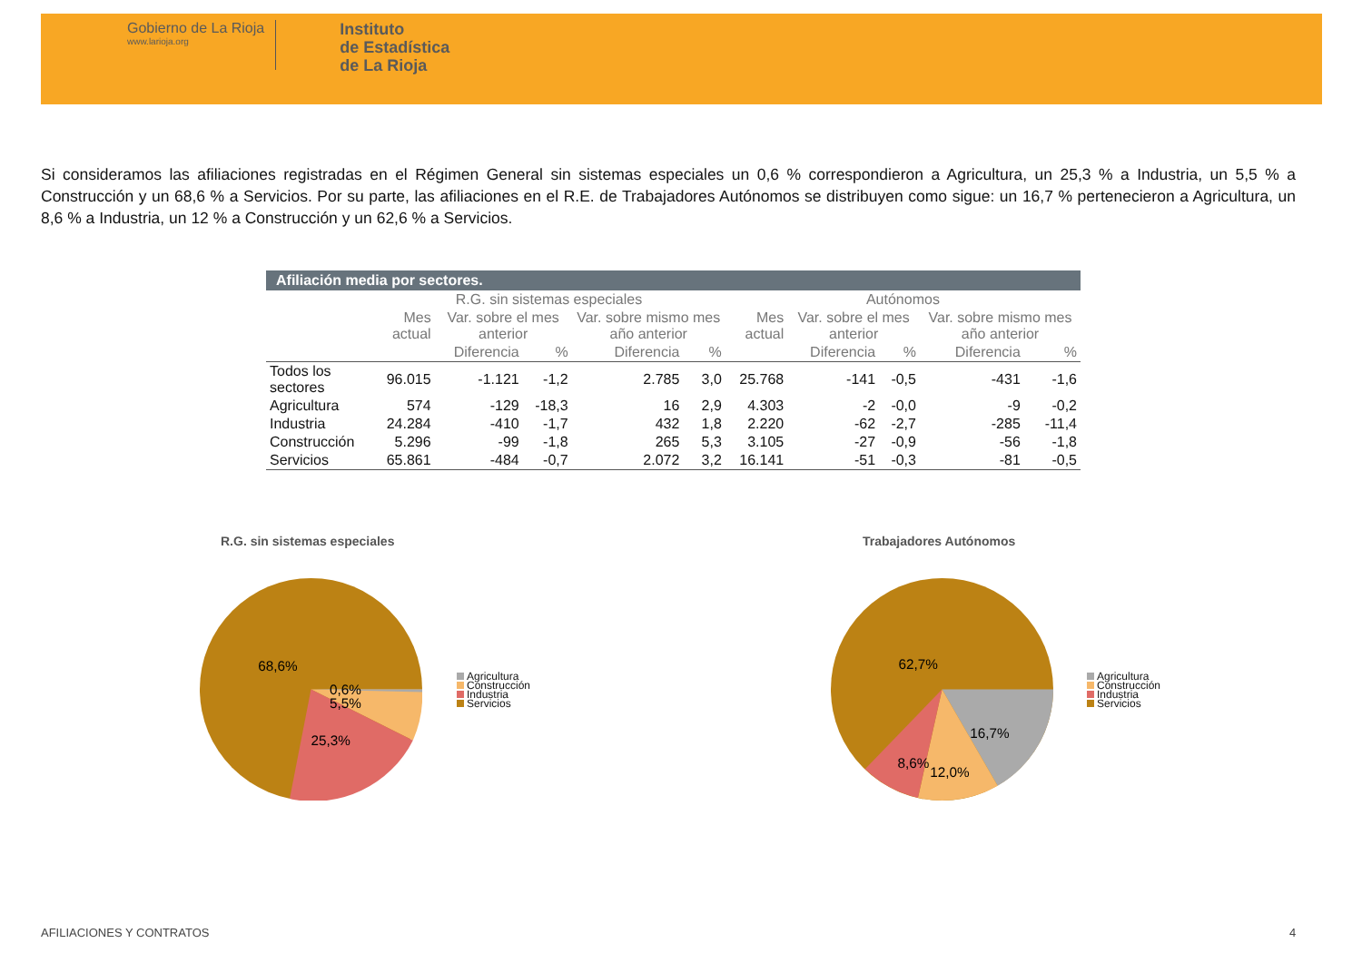Gobierno de La Rioja
www.larioja.org
Instituto
de Estadística
de La Rioja
Si consideramos las afiliaciones registradas en el Régimen General sin sistemas especiales un 0,6 % correspondieron a Agricultura, un 25,3 % a Industria, un 5,5 % a Construcción y un 68,6 % a Servicios. Por su parte, las afiliaciones en el R.E. de Trabajadores Autónomos se distribuyen como sigue: un 16,7 % pertenecieron a Agricultura, un 8,6 % a Industria, un 12 % a Construcción y un 62,6 % a Servicios.
| Afiliación media por sectores. | | | | | | | | | | |
| --- | --- | --- | --- | --- | --- | --- | --- | --- | --- | --- |
| | R.G. sin sistemas especiales | | | | | Autónomos | | | | |
| | Mes actual | Var. sobre el mes anterior | | Var. sobre mismo mes año anterior | | Mes actual | Var. sobre el mes anterior | | Var. sobre mismo mes año anterior | |
| | | Diferencia | % | Diferencia | % | | Diferencia | % | Diferencia | % |
| Todos los sectores | 96.015 | -1.121 | -1,2 | 2.785 | 3,0 | 25.768 | -141 | -0,5 | -431 | -1,6 |
| Agricultura | 574 | -129 | -18,3 | 16 | 2,9 | 4.303 | -2 | -0,0 | -9 | -0,2 |
| Industria | 24.284 | -410 | -1,7 | 432 | 1,8 | 2.220 | -62 | -2,7 | -285 | -11,4 |
| Construcción | 5.296 | -99 | -1,8 | 265 | 5,3 | 3.105 | -27 | -0,9 | -56 | -1,8 |
| Servicios | 65.861 | -484 | -0,7 | 2.072 | 3,2 | 16.141 | -51 | -0,3 | -81 | -0,5 |
R.G. sin sistemas especiales Trabajadores Autónomos
68,6%
0,6%
5,5%
25,3%
62,7%
16,7%
8,6%
12,0%
Agricultura
Construcción
Industria
Servicios
Agricultura
Construcción
Industria
Servicios
AFILIACIONES Y CONTRATOS 4